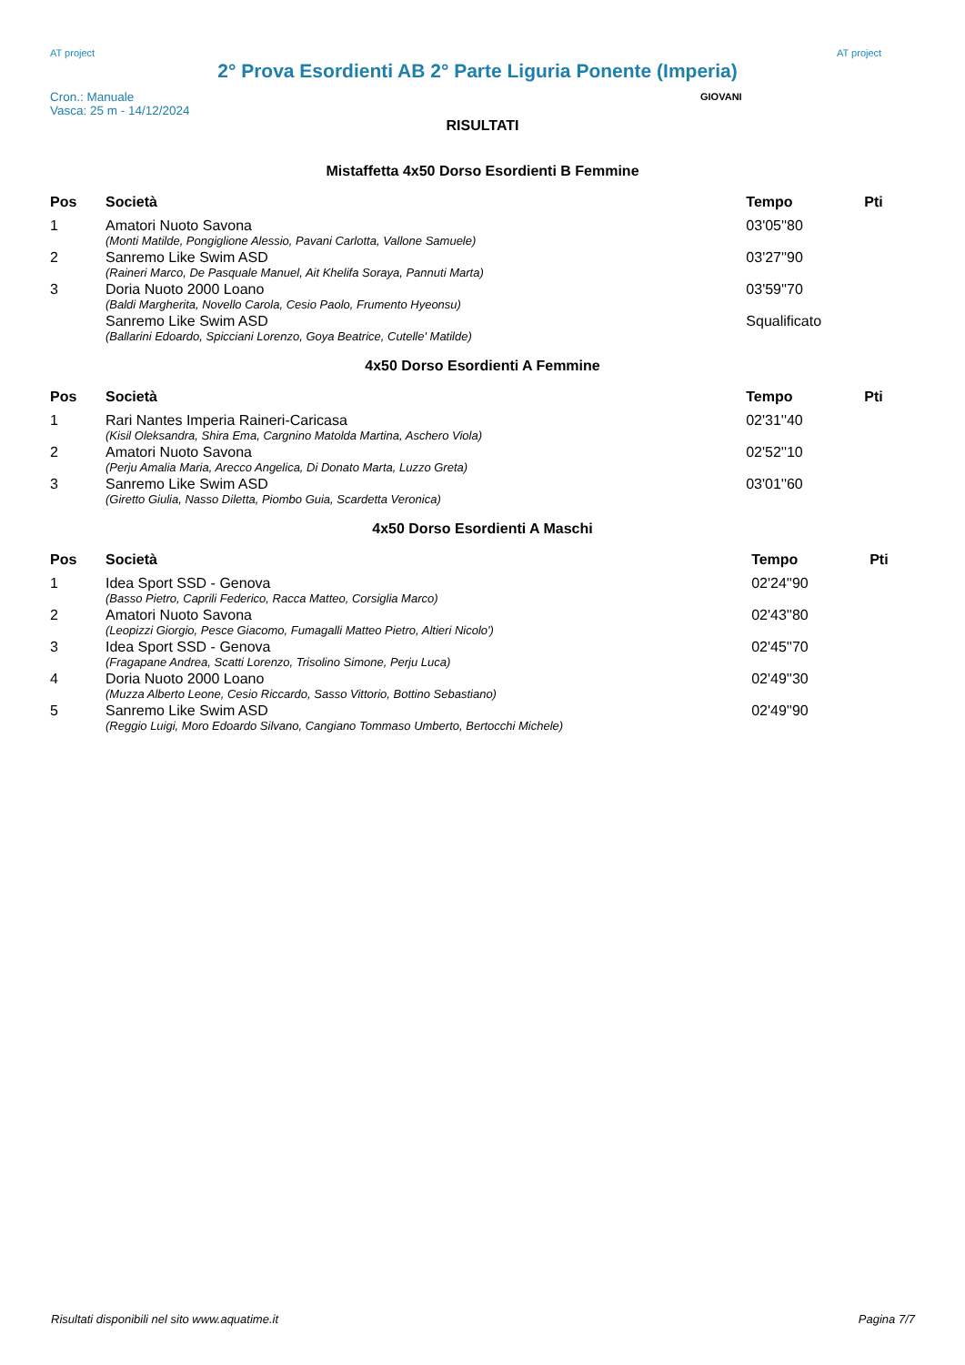AT project
2° Prova Esordienti AB 2° Parte Liguria Ponente (Imperia)
AT project
Cron.: Manuale
Vasca: 25 m - 14/12/2024
GIOVANI
RISULTATI
Mistaffetta 4x50 Dorso Esordienti B Femmine
| Pos | Società | Tempo | Pti |
| --- | --- | --- | --- |
| 1 | Amatori Nuoto Savona | 03'05''80 | |
| | (Monti Matilde, Pongiglione Alessio, Pavani Carlotta, Vallone Samuele) | | |
| 2 | Sanremo Like Swim ASD | 03'27''90 | |
| | (Raineri Marco, De Pasquale Manuel, Ait Khelifa Soraya, Pannuti Marta) | | |
| 3 | Doria Nuoto 2000 Loano | 03'59''70 | |
| | (Baldi Margherita, Novello Carola, Cesio Paolo, Frumento Hyeonsu) | | |
| | Sanremo Like Swim ASD | Squalificato | |
| | (Ballarini Edoardo, Spicciani Lorenzo, Goya Beatrice, Cutelle' Matilde) | | |
4x50 Dorso Esordienti A Femmine
| Pos | Società | Tempo | Pti |
| --- | --- | --- | --- |
| 1 | Rari Nantes Imperia Raineri-Caricasa | 02'31''40 | |
| | (Kisil Oleksandra, Shira Ema, Cargnino Matolda Martina, Aschero Viola) | | |
| 2 | Amatori Nuoto Savona | 02'52''10 | |
| | (Perju Amalia Maria, Arecco Angelica, Di Donato Marta, Luzzo Greta) | | |
| 3 | Sanremo Like Swim ASD | 03'01''60 | |
| | (Giretto Giulia, Nasso Diletta, Piombo Guia, Scardetta Veronica) | | |
4x50 Dorso Esordienti A Maschi
| Pos | Società | Tempo | Pti |
| --- | --- | --- | --- |
| 1 | Idea Sport SSD - Genova | 02'24''90 | |
| | (Basso Pietro, Caprili Federico, Racca Matteo, Corsiglia Marco) | | |
| 2 | Amatori Nuoto Savona | 02'43''80 | |
| | (Leopizzi Giorgio, Pesce Giacomo, Fumagalli Matteo Pietro, Altieri Nicolo') | | |
| 3 | Idea Sport SSD - Genova | 02'45''70 | |
| | (Fragapane Andrea, Scatti Lorenzo, Trisolino Simone, Perju Luca) | | |
| 4 | Doria Nuoto 2000 Loano | 02'49''30 | |
| | (Muzza Alberto Leone, Cesio Riccardo, Sasso Vittorio, Bottino Sebastiano) | | |
| 5 | Sanremo Like Swim ASD | 02'49''90 | |
| | (Reggio Luigi, Moro Edoardo Silvano, Cangiano Tommaso Umberto, Bertocchi Michele) | | |
Risultati disponibili nel sito www.aquatime.it Pagina 7/7